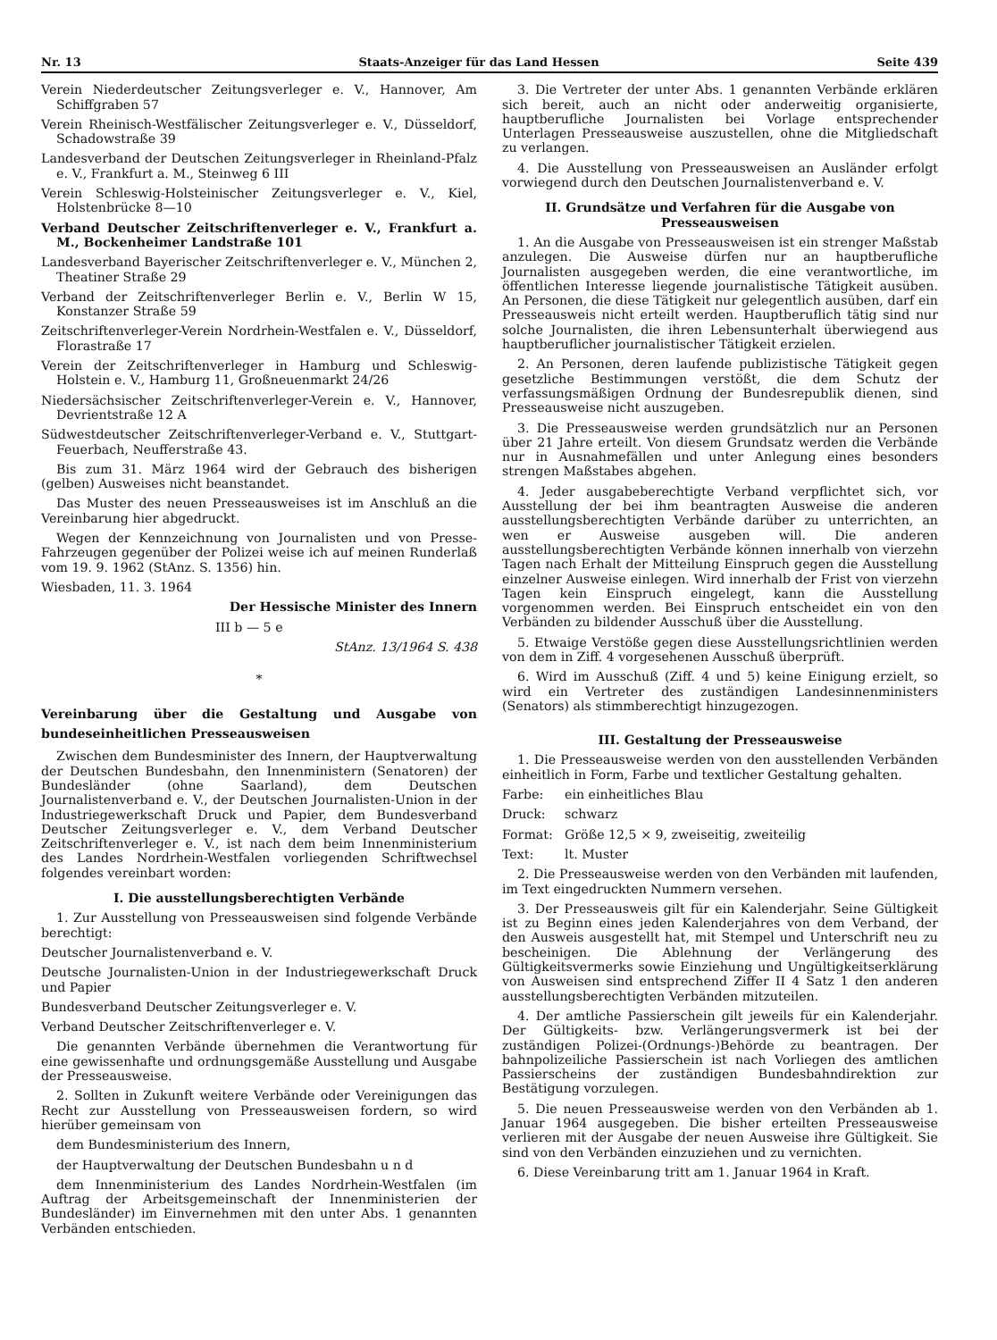Nr. 13 Staats-Anzeiger für das Land Hessen Seite 439
Verein Niederdeutscher Zeitungsverleger e. V., Hannover, Am Schiffgraben 57
Verein Rheinisch-Westfälischer Zeitungsverleger e. V., Düsseldorf, Schadowstraße 39
Landesverband der Deutschen Zeitungsverleger in Rheinland-Pfalz e. V., Frankfurt a. M., Steinweg 6 III
Verein Schleswig-Holsteinischer Zeitungsverleger e. V., Kiel, Holstenbrücke 8—10
Verband Deutscher Zeitschriftenverleger e. V., Frankfurt a. M., Bockenheimer Landstraße 101
Landesverband Bayerischer Zeitschriftenverleger e. V., München 2, Theatiner Straße 29
Verband der Zeitschriftenverleger Berlin e. V., Berlin W 15, Konstanzer Straße 59
Zeitschriftenverleger-Verein Nordrhein-Westfalen e. V., Düsseldorf, Florastraße 17
Verein der Zeitschriftenverleger in Hamburg und Schleswig-Holstein e. V., Hamburg 11, Großneuenmarkt 24/26
Niedersächsischer Zeitschriftenverleger-Verein e. V., Hannover, Devrientstraße 12 A
Südwestdeutscher Zeitschriftenverleger-Verband e. V., Stuttgart-Feuerbach, Neufferstraße 43.
Bis zum 31. März 1964 wird der Gebrauch des bisherigen (gelben) Ausweises nicht beanstandet.
Das Muster des neuen Presseausweises ist im Anschluß an die Vereinbarung hier abgedruckt.
Wegen der Kennzeichnung von Journalisten und von Presse-Fahrzeugen gegenüber der Polizei weise ich auf meinen Runderlaß vom 19. 9. 1962 (StAnz. S. 1356) hin.
Wiesbaden, 11. 3. 1964
Der Hessische Minister des Innern
III b — 5 e
StAnz. 13/1964 S. 438
*
Vereinbarung über die Gestaltung und Ausgabe von bundeseinheitlichen Presseausweisen
Zwischen dem Bundesminister des Innern, der Hauptverwaltung der Deutschen Bundesbahn, den Innenministern (Senatoren) der Bundesländer (ohne Saarland), dem Deutschen Journalistenverband e. V., der Deutschen Journalisten-Union in der Industriegewerkschaft Druck und Papier, dem Bundesverband Deutscher Zeitungsverleger e. V., dem Verband Deutscher Zeitschriftenverleger e. V., ist nach dem beim Innenministerium des Landes Nordrhein-Westfalen vorliegenden Schriftwechsel folgendes vereinbart worden:
I. Die ausstellungsberechtigten Verbände
1. Zur Ausstellung von Presseausweisen sind folgende Verbände berechtigt:
Deutscher Journalistenverband e. V.
Deutsche Journalisten-Union in der Industriegewerkschaft Druck und Papier
Bundesverband Deutscher Zeitungsverleger e. V.
Verband Deutscher Zeitschriftenverleger e. V.
Die genannten Verbände übernehmen die Verantwortung für eine gewissenhafte und ordnungsgemäße Ausstellung und Ausgabe der Presseausweise.
2. Sollten in Zukunft weitere Verbände oder Vereinigungen das Recht zur Ausstellung von Presseausweisen fordern, so wird hierüber gemeinsam von
dem Bundesministerium des Innern,
der Hauptverwaltung der Deutschen Bundesbahn u n d
dem Innenministerium des Landes Nordrhein-Westfalen (im Auftrag der Arbeitsgemeinschaft der Innenministerien der Bundesländer) im Einvernehmen mit den unter Abs. 1 genannten Verbänden entschieden.
3. Die Vertreter der unter Abs. 1 genannten Verbände erklären sich bereit, auch an nicht oder anderweitig organisierte, hauptberufliche Journalisten bei Vorlage entsprechender Unterlagen Presseausweise auszustellen, ohne die Mitgliedschaft zu verlangen.
4. Die Ausstellung von Presseausweisen an Ausländer erfolgt vorwiegend durch den Deutschen Journalistenverband e. V.
II. Grundsätze und Verfahren für die Ausgabe von Presseausweisen
1. An die Ausgabe von Presseausweisen ist ein strenger Maßstab anzulegen. Die Ausweise dürfen nur an hauptberufliche Journalisten ausgegeben werden, die eine verantwortliche, im öffentlichen Interesse liegende journalistische Tätigkeit ausüben. An Personen, die diese Tätigkeit nur gelegentlich ausüben, darf ein Presseausweis nicht erteilt werden. Hauptberuflich tätig sind nur solche Journalisten, die ihren Lebensunterhalt überwiegend aus hauptberuflicher journalistischer Tätigkeit erzielen.
2. An Personen, deren laufende publizistische Tätigkeit gegen gesetzliche Bestimmungen verstößt, die dem Schutz der verfassungsmäßigen Ordnung der Bundesrepublik dienen, sind Presseausweise nicht auszugeben.
3. Die Presseausweise werden grundsätzlich nur an Personen über 21 Jahre erteilt. Von diesem Grundsatz werden die Verbände nur in Ausnahmefällen und unter Anlegung eines besonders strengen Maßstabes abgehen.
4. Jeder ausgabeberechtigte Verband verpflichtet sich, vor Ausstellung der bei ihm beantragten Ausweise die anderen ausstellungsberechtigten Verbände darüber zu unterrichten, an wen er Ausweise ausgeben will. Die anderen ausstellungsberechtigten Verbände können innerhalb von vierzehn Tagen nach Erhalt der Mitteilung Einspruch gegen die Ausstellung einzelner Ausweise einlegen. Wird innerhalb der Frist von vierzehn Tagen kein Einspruch eingelegt, kann die Ausstellung vorgenommen werden. Bei Einspruch entscheidet ein von den Verbänden zu bildender Ausschuß über die Ausstellung.
5. Etwaige Verstöße gegen diese Ausstellungsrichtlinien werden von dem in Ziff. 4 vorgesehenen Ausschuß überprüft.
6. Wird im Ausschuß (Ziff. 4 und 5) keine Einigung erzielt, so wird ein Vertreter des zuständigen Landesinnenministers (Senators) als stimmberechtigt hinzugezogen.
III. Gestaltung der Presseausweise
1. Die Presseausweise werden von den ausstellenden Verbänden einheitlich in Form, Farbe und textlicher Gestaltung gehalten.
Farbe: ein einheitliches Blau
Druck: schwarz
Format: Größe 12,5 × 9, zweiseitig, zweiteilig
Text: lt. Muster
2. Die Presseausweise werden von den Verbänden mit laufenden, im Text eingedruckten Nummern versehen.
3. Der Presseausweis gilt für ein Kalenderjahr. Seine Gültigkeit ist zu Beginn eines jeden Kalenderjahres von dem Verband, der den Ausweis ausgestellt hat, mit Stempel und Unterschrift neu zu bescheinigen. Die Ablehnung der Verlängerung des Gültigkeitsvermerks sowie Einziehung und Ungültigkeitserklärung von Ausweisen sind entsprechend Ziffer II 4 Satz 1 den anderen ausstellungsberechtigten Verbänden mitzuteilen.
4. Der amtliche Passierschein gilt jeweils für ein Kalenderjahr. Der Gültigkeits- bzw. Verlängerungsvermerk ist bei der zuständigen Polizei-(Ordnungs-)Behörde zu beantragen. Der bahnpolizeiliche Passierschein ist nach Vorliegen des amtlichen Passierscheins der zuständigen Bundesbahndirektion zur Bestätigung vorzulegen.
5. Die neuen Presseausweise werden von den Verbänden ab 1. Januar 1964 ausgegeben. Die bisher erteilten Presseausweise verlieren mit der Ausgabe der neuen Ausweise ihre Gültigkeit. Sie sind von den Verbänden einzuziehen und zu vernichten.
6. Diese Vereinbarung tritt am 1. Januar 1964 in Kraft.